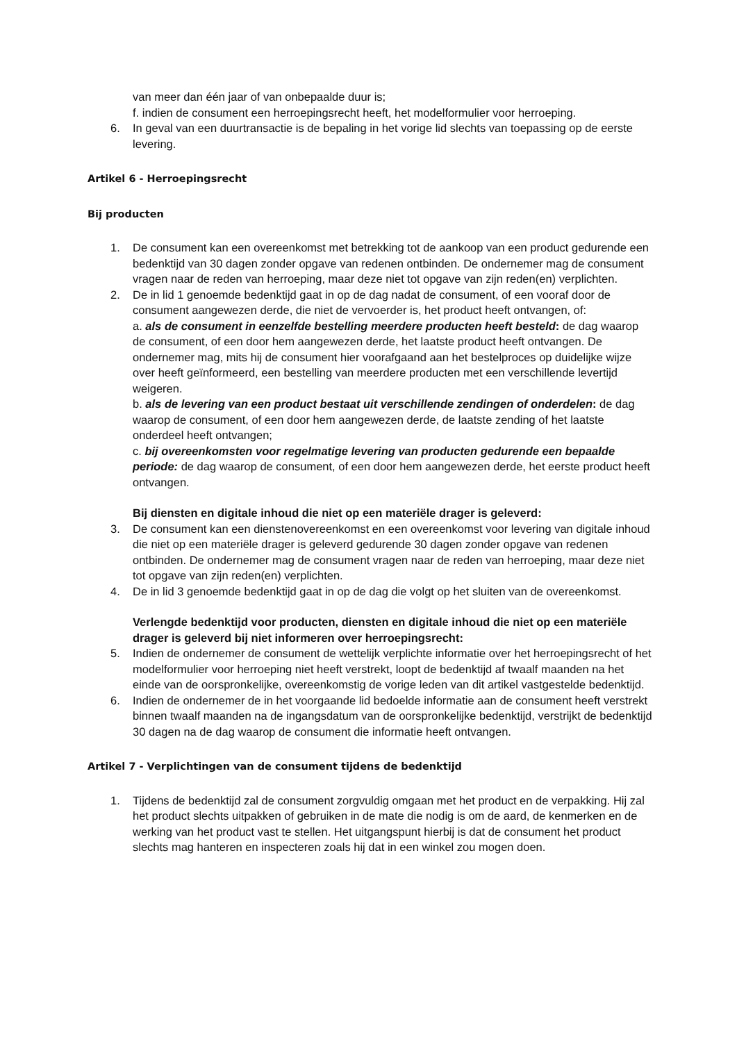van meer dan één jaar of van onbepaalde duur is;
f. indien de consument een herroepingsrecht heeft, het modelformulier voor herroeping.
6. In geval van een duurtransactie is de bepaling in het vorige lid slechts van toepassing op de eerste levering.
Artikel 6 - Herroepingsrecht
Bij producten
1. De consument kan een overeenkomst met betrekking tot de aankoop van een product gedurende een bedenktijd van 30 dagen zonder opgave van redenen ontbinden. De ondernemer mag de consument vragen naar de reden van herroeping, maar deze niet tot opgave van zijn reden(en) verplichten.
2. De in lid 1 genoemde bedenktijd gaat in op de dag nadat de consument, of een vooraf door de consument aangewezen derde, die niet de vervoerder is, het product heeft ontvangen, of:
a. als de consument in eenzelfde bestelling meerdere producten heeft besteld: de dag waarop de consument, of een door hem aangewezen derde, het laatste product heeft ontvangen. De ondernemer mag, mits hij de consument hier voorafgaand aan het bestelproces op duidelijke wijze over heeft geïnformeerd, een bestelling van meerdere producten met een verschillende levertijd weigeren.
b. als de levering van een product bestaat uit verschillende zendingen of onderdelen: de dag waarop de consument, of een door hem aangewezen derde, de laatste zending of het laatste onderdeel heeft ontvangen;
c. bij overeenkomsten voor regelmatige levering van producten gedurende een bepaalde periode: de dag waarop de consument, of een door hem aangewezen derde, het eerste product heeft ontvangen.
Bij diensten en digitale inhoud die niet op een materiële drager is geleverd:
3. De consument kan een dienstenovereenkomst en een overeenkomst voor levering van digitale inhoud die niet op een materiële drager is geleverd gedurende 30 dagen zonder opgave van redenen ontbinden. De ondernemer mag de consument vragen naar de reden van herroeping, maar deze niet tot opgave van zijn reden(en) verplichten.
4. De in lid 3 genoemde bedenktijd gaat in op de dag die volgt op het sluiten van de overeenkomst.
Verlengde bedenktijd voor producten, diensten en digitale inhoud die niet op een materiële drager is geleverd bij niet informeren over herroepingsrecht:
5. Indien de ondernemer de consument de wettelijk verplichte informatie over het herroepingsrecht of het modelformulier voor herroeping niet heeft verstrekt, loopt de bedenktijd af twaalf maanden na het einde van de oorspronkelijke, overeenkomstig de vorige leden van dit artikel vastgestelde bedenktijd.
6. Indien de ondernemer de in het voorgaande lid bedoelde informatie aan de consument heeft verstrekt binnen twaalf maanden na de ingangsdatum van de oorspronkelijke bedenktijd, verstrijkt de bedenktijd 30 dagen na de dag waarop de consument die informatie heeft ontvangen.
Artikel 7 - Verplichtingen van de consument tijdens de bedenktijd
1. Tijdens de bedenktijd zal de consument zorgvuldig omgaan met het product en de verpakking. Hij zal het product slechts uitpakken of gebruiken in de mate die nodig is om de aard, de kenmerken en de werking van het product vast te stellen. Het uitgangspunt hierbij is dat de consument het product slechts mag hanteren en inspecteren zoals hij dat in een winkel zou mogen doen.